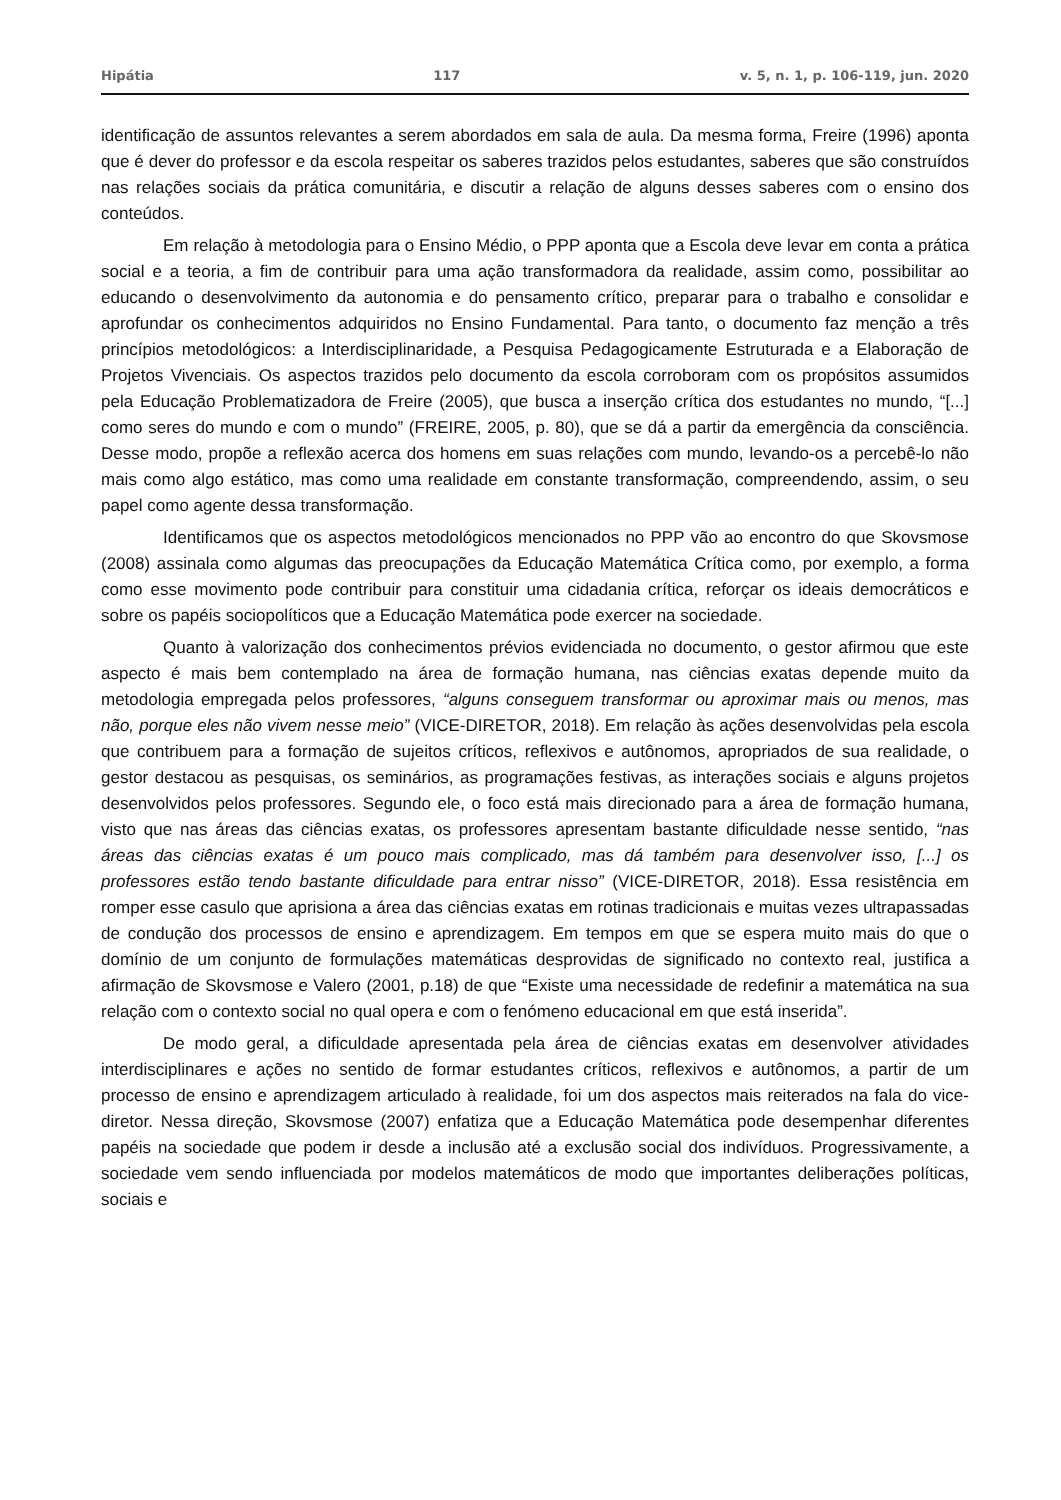Hipátia 117 v. 5, n. 1, p. 106-119, jun. 2020
identificação de assuntos relevantes a serem abordados em sala de aula. Da mesma forma, Freire (1996) aponta que é dever do professor e da escola respeitar os saberes trazidos pelos estudantes, saberes que são construídos nas relações sociais da prática comunitária, e discutir a relação de alguns desses saberes com o ensino dos conteúdos.
Em relação à metodologia para o Ensino Médio, o PPP aponta que a Escola deve levar em conta a prática social e a teoria, a fim de contribuir para uma ação transformadora da realidade, assim como, possibilitar ao educando o desenvolvimento da autonomia e do pensamento crítico, preparar para o trabalho e consolidar e aprofundar os conhecimentos adquiridos no Ensino Fundamental. Para tanto, o documento faz menção a três princípios metodológicos: a Interdisciplinaridade, a Pesquisa Pedagogicamente Estruturada e a Elaboração de Projetos Vivenciais. Os aspectos trazidos pelo documento da escola corroboram com os propósitos assumidos pela Educação Problematizadora de Freire (2005), que busca a inserção crítica dos estudantes no mundo, “[...] como seres do mundo e com o mundo” (FREIRE, 2005, p. 80), que se dá a partir da emergência da consciência. Desse modo, propõe a reflexão acerca dos homens em suas relações com mundo, levando-os a percebê-lo não mais como algo estático, mas como uma realidade em constante transformação, compreendendo, assim, o seu papel como agente dessa transformação.
Identificamos que os aspectos metodológicos mencionados no PPP vão ao encontro do que Skovsmose (2008) assinala como algumas das preocupações da Educação Matemática Crítica como, por exemplo, a forma como esse movimento pode contribuir para constituir uma cidadania crítica, reforçar os ideais democráticos e sobre os papéis sociopolíticos que a Educação Matemática pode exercer na sociedade.
Quanto à valorização dos conhecimentos prévios evidenciada no documento, o gestor afirmou que este aspecto é mais bem contemplado na área de formação humana, nas ciências exatas depende muito da metodologia empregada pelos professores, “alguns conseguem transformar ou aproximar mais ou menos, mas não, porque eles não vivem nesse meio” (VICE-DIRETOR, 2018). Em relação às ações desenvolvidas pela escola que contribuem para a formação de sujeitos críticos, reflexivos e autônomos, apropriados de sua realidade, o gestor destacou as pesquisas, os seminários, as programações festivas, as interações sociais e alguns projetos desenvolvidos pelos professores. Segundo ele, o foco está mais direcionado para a área de formação humana, visto que nas áreas das ciências exatas, os professores apresentam bastante dificuldade nesse sentido, “nas áreas das ciências exatas é um pouco mais complicado, mas dá também para desenvolver isso, [...] os professores estão tendo bastante dificuldade para entrar nisso” (VICE-DIRETOR, 2018). Essa resistência em romper esse casulo que aprisiona a área das ciências exatas em rotinas tradicionais e muitas vezes ultrapassadas de condução dos processos de ensino e aprendizagem. Em tempos em que se espera muito mais do que o domínio de um conjunto de formulações matemáticas desprovidas de significado no contexto real, justifica a afirmação de Skovsmose e Valero (2001, p.18) de que “Existe uma necessidade de redefinir a matemática na sua relação com o contexto social no qual opera e com o fenómeno educacional em que está inserida”.
De modo geral, a dificuldade apresentada pela área de ciências exatas em desenvolver atividades interdisciplinares e ações no sentido de formar estudantes críticos, reflexivos e autônomos, a partir de um processo de ensino e aprendizagem articulado à realidade, foi um dos aspectos mais reiterados na fala do vice-diretor. Nessa direção, Skovsmose (2007) enfatiza que a Educação Matemática pode desempenhar diferentes papéis na sociedade que podem ir desde a inclusão até a exclusão social dos indivíduos. Progressivamente, a sociedade vem sendo influenciada por modelos matemáticos de modo que importantes deliberações políticas, sociais e